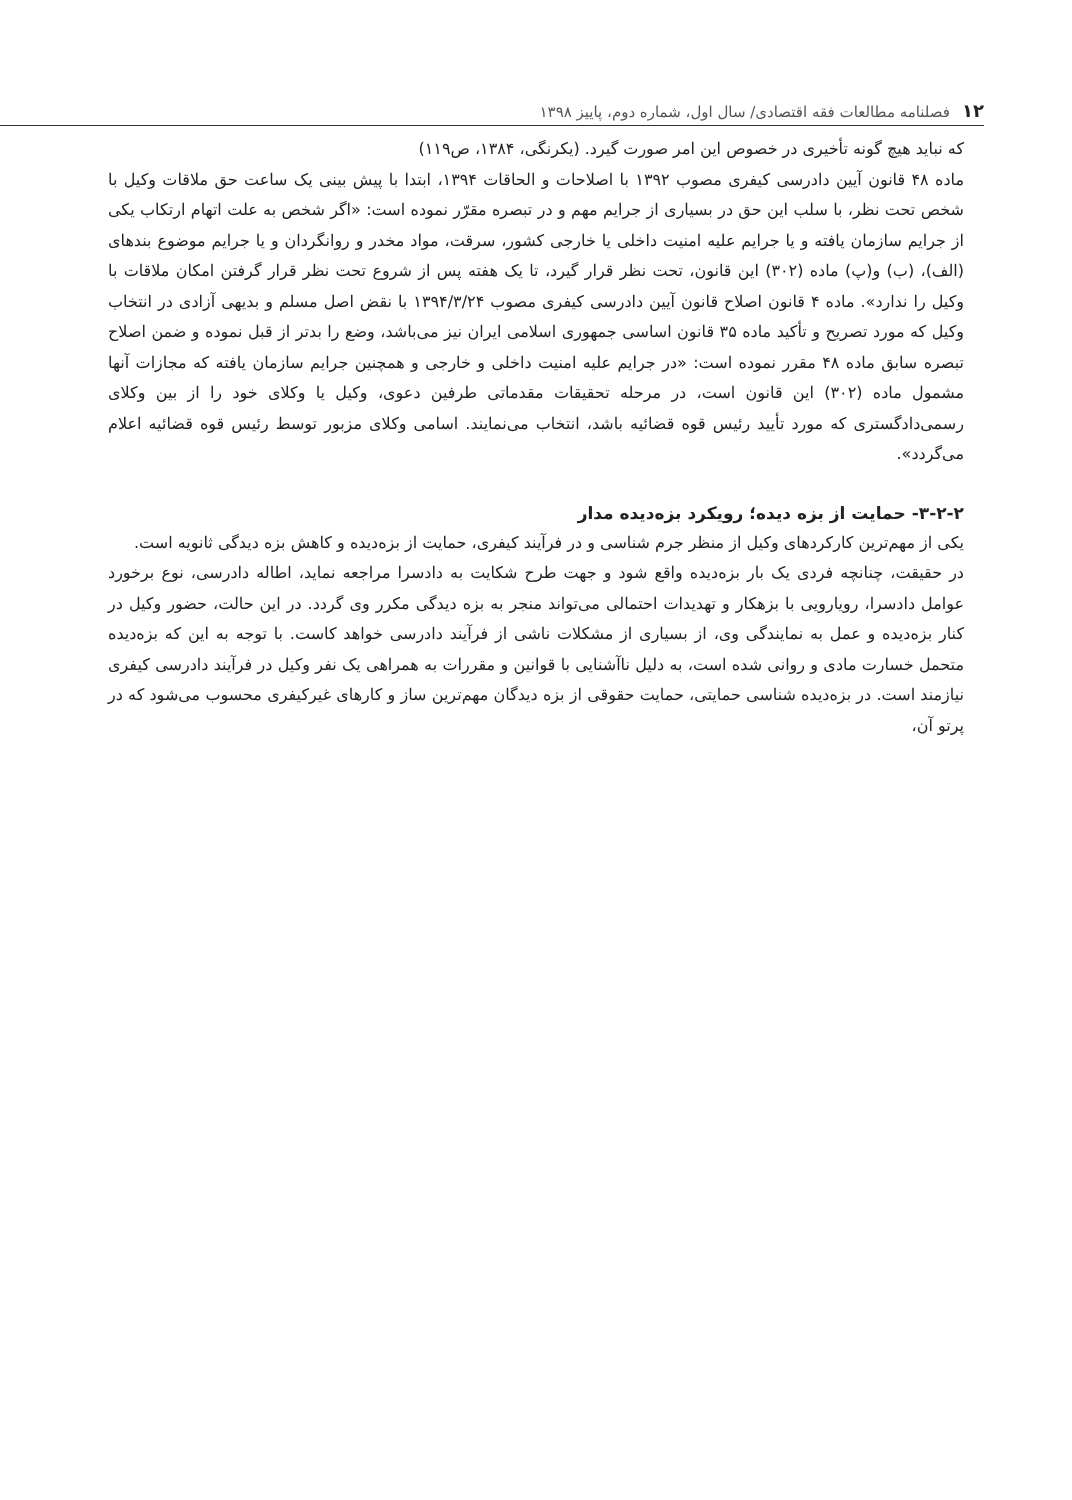۱۲ فصلنامه مطالعات فقه اقتصادی/ سال اول، شماره دوم، پاییز ۱۳۹۸
که نباید هیچ گونه تأخیری در خصوص این امر صورت گیرد. (یکرنگی، ۱۳۸۴، ص۱۱۹)
ماده ۴۸ قانون آیین دادرسی کیفری مصوب ۱۳۹۲ با اصلاحات و الحاقات ۱۳۹۴، ابتدا با پیش بینی یک ساعت حق ملاقات وکیل با شخص تحت نظر، با سلب این حق در بسیاری از جرایم مهم و در تبصره مقرّر نموده است: «اگر شخص به علت اتهام ارتکاب یکی از جرایم سازمان یافته و یا جرایم علیه امنیت داخلی یا خارجی کشور، سرقت، مواد مخدر و روانگردان و یا جرایم موضوع بندهای (الف)، (ب) و(پ) ماده (۳۰۲) این قانون، تحت نظر قرار گیرد، تا یک هفته پس از شروع تحت نظر قرار گرفتن امکان ملاقات با وکیل را ندارد». ماده ۴ قانون اصلاح قانون آیین دادرسی کیفری مصوب ۱۳۹۴/۳/۲۴ با نقض اصل مسلم و بدیهی آزادی در انتخاب وکیل که مورد تصریح و تأکید ماده ۳۵ قانون اساسی جمهوری اسلامی ایران نیز می‌باشد، وضع را بدتر از قبل نموده و ضمن اصلاح تبصره سابق ماده ۴۸ مقرر نموده است: «در جرایم علیه امنیت داخلی و خارجی و همچنین جرایم سازمان یافته که مجازات آنها مشمول ماده (۳۰۲) این قانون است، در مرحله تحقیقات مقدماتی طرفین دعوی، وکیل یا وکلای خود را از بین وکلای رسمی‌دادگستری که مورد تأیید رئیس قوه قضائیه باشد، انتخاب می‌نمایند. اسامی وکلای مزبور توسط رئیس قوه قضائیه اعلام می‌گردد».
۳-۲-۲- حمایت از بزه دیده؛ رویکرد بزه‌دیده مدار
یکی از مهم‌ترین کارکردهای وکیل از منظر جرم شناسی و در فرآیند کیفری، حمایت از بزه‌دیده و کاهش بزه دیدگی ثانویه است.
در حقیقت، چنانچه فردی یک بار بزه‌دیده واقع شود و جهت طرح شکایت به دادسرا مراجعه نماید، اطاله دادرسی، نوع برخورد عوامل دادسرا، رویارویی با بزهکار و تهدیدات احتمالی می‌تواند منجر به بزه دیدگی مکرر وی گردد. در این حالت، حضور وکیل در کنار بزه‌دیده و عمل به نمایندگی وی، از بسیاری از مشکلات ناشی از فرآیند دادرسی خواهد کاست. با توجه به این که بزه‌دیده متحمل خسارت مادی و روانی شده است، به دلیل ناآشنایی با قوانین و مقررات به همراهی یک نفر وکیل در فرآیند دادرسی کیفری نیازمند است. در بزه‌دیده شناسی حمایتی، حمایت حقوقی از بزه دیدگان مهم‌ترین ساز و کارهای غیرکیفری محسوب می‌شود که در پرتو آن،